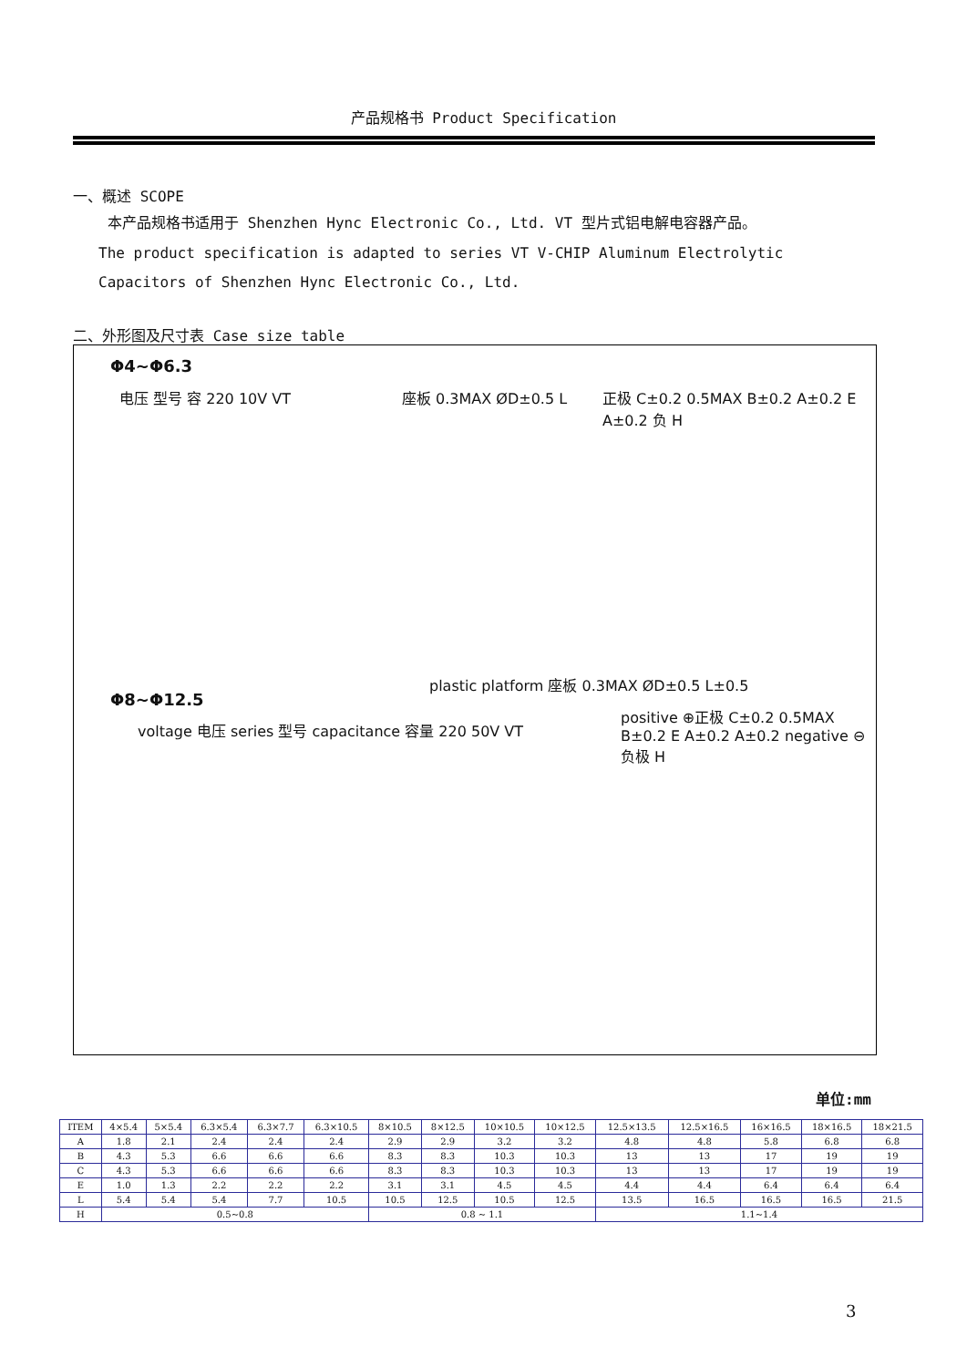产品规格书 Product Specification
一、概述 SCOPE
本产品规格书适用于 Shenzhen Hync Electronic Co., Ltd. VT 型片式铝电解电容器产品。
The product specification is adapted to series VT V-CHIP Aluminum Electrolytic Capacitors of Shenzhen Hync Electronic Co., Ltd.
二、外形图及尺寸表 Case size table
Φ4~Φ6.3
电压 型号 容 220 10V VT 座板 0.3MAX ØD±0.5 L
正极 C±0.2 0.5MAX B±0.2 A±0.2 E A±0.2 负 H
Φ8~Φ12.5
voltage 电压 series 型号 capacitance 容量 220 50V VT
plastic platform 座板 0.3MAX ØD±0.5 L±0.5
positive ⊕正极 C±0.2 0.5MAX B±0.2 E A±0.2 A±0.2 negative ⊖负极 H
单位:mm
| ITEM | 4×5.4 | 5×5.4 | 6.3×5.4 | 6.3×7.7 | 6.3×10.5 | 8×10.5 | 8×12.5 | 10×10.5 | 10×12.5 | 12.5×13.5 | 12.5×16.5 | 16×16.5 | 18×16.5 | 18×21.5 |
| --- | --- | --- | --- | --- | --- | --- | --- | --- | --- | --- | --- | --- | --- | --- |
| A | 1.8 | 2.1 | 2.4 | 2.4 | 2.4 | 2.9 | 2.9 | 3.2 | 3.2 | 4.8 | 4.8 | 5.8 | 6.8 | 6.8 |
| B | 4.3 | 5.3 | 6.6 | 6.6 | 6.6 | 8.3 | 8.3 | 10.3 | 10.3 | 13 | 13 | 17 | 19 | 19 |
| C | 4.3 | 5.3 | 6.6 | 6.6 | 6.6 | 8.3 | 8.3 | 10.3 | 10.3 | 13 | 13 | 17 | 19 | 19 |
| E | 1.0 | 1.3 | 2.2 | 2.2 | 2.2 | 3.1 | 3.1 | 4.5 | 4.5 | 4.4 | 4.4 | 6.4 | 6.4 | 6.4 |
| L | 5.4 | 5.4 | 5.4 | 7.7 | 10.5 | 10.5 | 12.5 | 10.5 | 12.5 | 13.5 | 16.5 | 16.5 | 16.5 | 21.5 |
| H | 0.5~0.8 | | | | | 0.8 ~ 1.1 | | | | 1.1~1.4 | | | | |
3